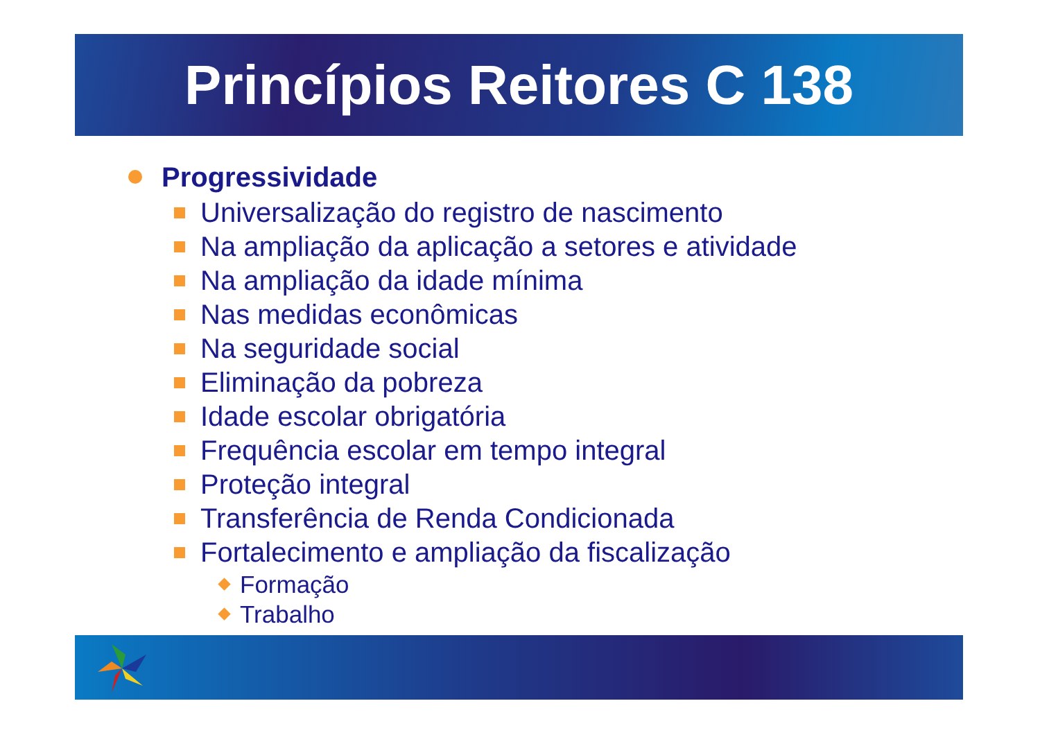Princípios Reitores C 138
Progressividade
Universalização do registro de nascimento
Na ampliação da aplicação a setores e atividade
Na ampliação da idade mínima
Nas medidas econômicas
Na seguridade social
Eliminação da pobreza
Idade escolar obrigatória
Frequência escolar em tempo integral
Proteção integral
Transferência de Renda Condicionada
Fortalecimento e ampliação da fiscalização
Formação
Trabalho